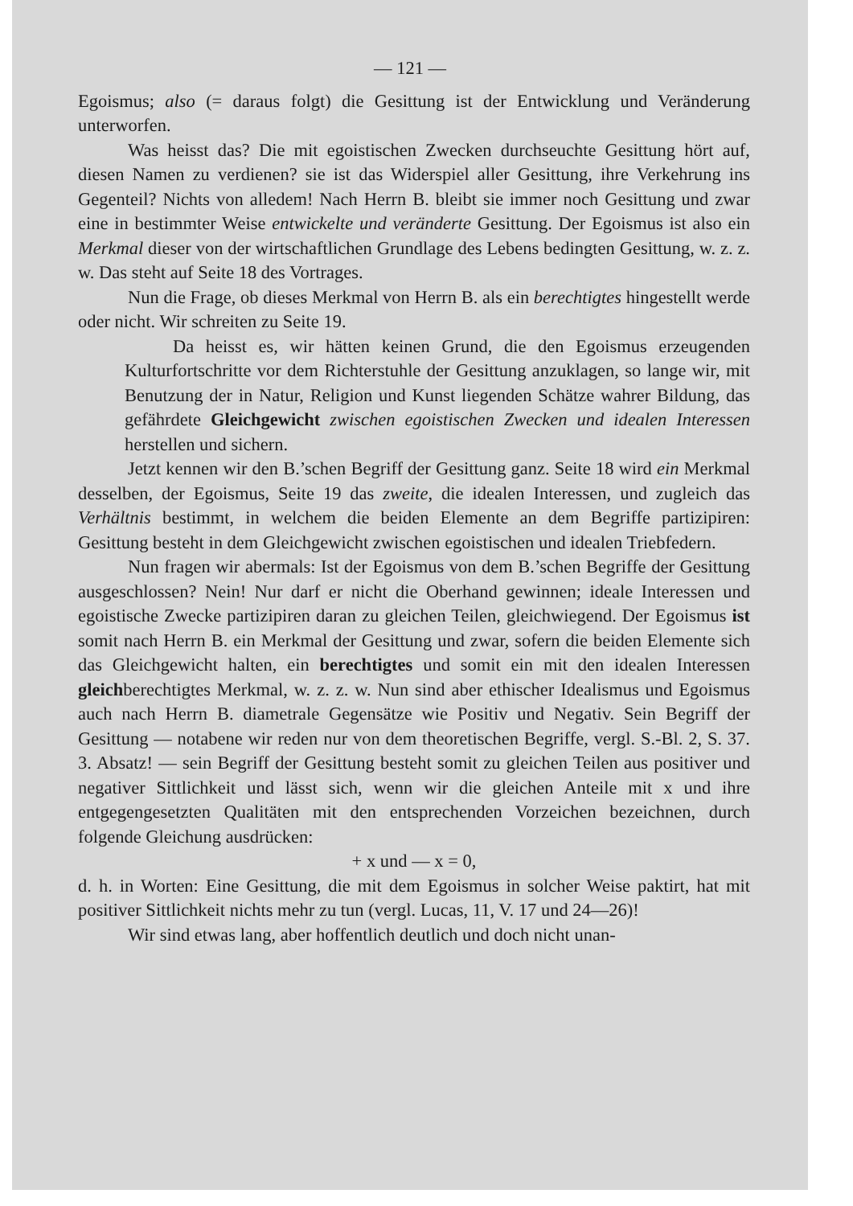— 121 —
Egoismus; also (= daraus folgt) die Gesittung ist der Entwicklung und Veränderung unterworfen.
Was heisst das? Die mit egoistischen Zwecken durchseuchte Gesittung hört auf, diesen Namen zu verdienen? sie ist das Widerspiel aller Gesittung, ihre Verkehrung ins Gegenteil? Nichts von alledem! Nach Herrn B. bleibt sie immer noch Gesittung und zwar eine in bestimmter Weise entwickelte und veränderte Gesittung. Der Egoismus ist also ein Merkmal dieser von der wirtschaftlichen Grundlage des Lebens bedingten Gesittung, w. z. z. w. Das steht auf Seite 18 des Vortrages.
Nun die Frage, ob dieses Merkmal von Herrn B. als ein berechtigtes hingestellt werde oder nicht. Wir schreiten zu Seite 19.
Da heisst es, wir hätten keinen Grund, die den Egoismus erzeugenden Kulturfortschritte vor dem Richterstuhle der Gesittung anzuklagen, so lange wir, mit Benutzung der in Natur, Religion und Kunst liegenden Schätze wahrer Bildung, das gefährdete Gleichgewicht zwischen egoistischen Zwecken und idealen Interessen herstellen und sichern.
Jetzt kennen wir den B.’schen Begriff der Gesittung ganz. Seite 18 wird ein Merkmal desselben, der Egoismus, Seite 19 das zweite, die idealen Interessen, und zugleich das Verhältnis bestimmt, in welchem die beiden Elemente an dem Begriffe partizipiren: Gesittung besteht in dem Gleichgewicht zwischen egoistischen und idealen Triebfedern.
Nun fragen wir abermals: Ist der Egoismus von dem B.’schen Begriffe der Gesittung ausgeschlossen? Nein! Nur darf er nicht die Oberhand gewinnen; ideale Interessen und egoistische Zwecke partizipiren daran zu gleichen Teilen, gleichwiegend. Der Egoismus ist somit nach Herrn B. ein Merkmal der Gesittung und zwar, sofern die beiden Elemente sich das Gleichgewicht halten, ein berechtigtes und somit ein mit den idealen Interessen gleichberechtigtes Merkmal, w. z. z. w. Nun sind aber ethischer Idealismus und Egoismus auch nach Herrn B. diametrale Gegensätze wie Positiv und Negativ. Sein Begriff der Gesittung — notabene wir reden nur von dem theoretischen Begriffe, vergl. S.-Bl. 2, S. 37. 3. Absatz! — sein Begriff der Gesittung besteht somit zu gleichen Teilen aus positiver und negativer Sittlichkeit und lässt sich, wenn wir die gleichen Anteile mit x und ihre entgegengesetzten Qualitäten mit den entsprechenden Vorzeichen bezeichnen, durch folgende Gleichung ausdrücken:
+ x und — x = 0,
d. h. in Worten: Eine Gesittung, die mit dem Egoismus in solcher Weise paktirt, hat mit positiver Sittlichkeit nichts mehr zu tun (vergl. Lucas, 11, V. 17 und 24—26)!
Wir sind etwas lang, aber hoffentlich deutlich und doch nicht unan-